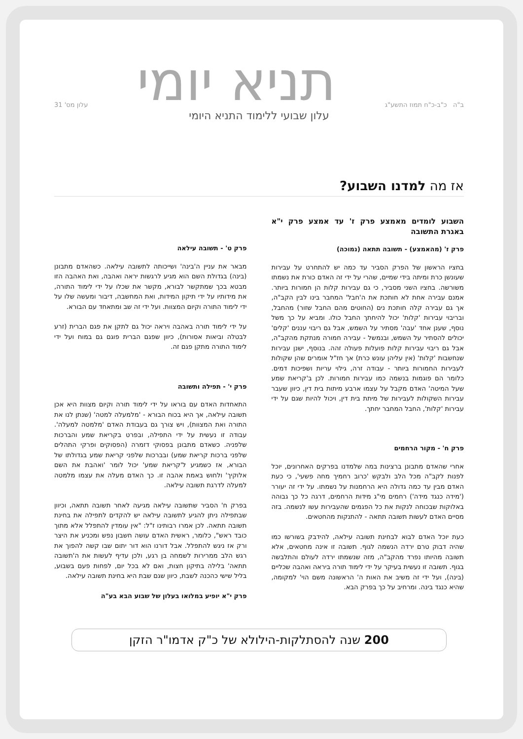ב"ה כ"ב-כ"ח תמוז התשע"ג תניא יומי עלון מס' 31
עלון שבועי ללימוד התניא היומי
אז מה למדנו השבוע?
השבוע לומדים מאמצע פרק ז' עד אמצע פרק י"א באגרת התשובה
פרק ז' (מהאמצע) - תשובה תתאה (נמוכה)
בחציו הראשון של הפרק הסביר עד כמה יש להתחרט על עבירות שעונשן כרת ומיתה בידי שמיים, שהרי על ידי זה האדם כורת את נשמתו משורשה. בחציו השני מסביר, כי גם עבירות קלות הן חמורות ביותר. אמנם עבירה אחת לא חותכת את ה'חבל' המחבר בינו לבין הקב"ה, אך גם עבירה קלה חותכת נים (החוטים מהם החבל שזור) מהחבל, ובריבוי עבירות 'קלות' יכול להיחתך החבל כולו. ומביא על כך משל נוסף, שענן אחד 'עבה' מסתיר על השמש, אבל גם ריבוי עננים 'קלים' יכולים להסתיר על השמש, ובנמשל - עבירה חמורה מנתקת מהקב"ה, אבל גם ריבוי עבירות קלות פועלות פעולה זהה. בנוסף, ישנן עבירות שנחשבות 'קלות' (אין עליהן עונש כרת) אך חז"ל אומרים שהן שקולות לעבירות החמורות ביותר - עבודה זרה, גילוי עריות ושפיכות דמים. כלומר הם פוגמות בנשמה כמו עבירות חמורות. לכן ב'קריאת שמע שעל המיטה' האדם מקבל על עצמו ארבע מיתות בית דין, כיוון שעבר עבירות השקולות לעבירות של מיתת בית דין, ויכול להיות שגם על ידי עבירות 'קלות', החבל המחבר יחתך.
פרק ח' - מקור הרחמים
אחרי שהאדם מתבונן ברצינות במה שלמדנו בפרקים האחרונים, יוכל לפנות לקב"ה מכל הלב ולבקש 'כרוב רחמיך מחה פשעי', כי כעת האדם מבין עד כמה גדולה היא הרחמנות על נשמתו. על ידי זה יעורר ('מידה כנגד מידה') רחמים מי"ג מידות הרחמים, דרגה כל כך גבוהה באלוקות שבכוחה לנקות את כל הפגמים שהעבירות עשו לנשמה. בזה מסיים האדם לעשות תשובה תתאה - להתנקות מהחטאים.
כעת יוכל האדם לבוא לבחינת תשובה עילאה, להידבק בשורשו כמו שהיה דבוק טרם ירדה הנשמה לגוף. תשובה זו אינה מחטאים, אלא תשובה מהיותו נפרד מהקב"ה, מזה שנשמתו ירדה לעולם והתלבשה בגוף. תשובה זו נעשית בעיקר על ידי לימוד תורה ביראה ואהבה שכליים (בינה), ועל ידי זה משיב את האות ה' הראשונה משם הוי' למקומה, שהיא כנגד בינה. ומרחיב על כך בפרק הבא.
פרק ט' - תשובה עילאה
מבאר את עניין ה'בינה' ושייכותה לתשובה עילאה. כשהאדם מתבונן (בינה) בגדולת השם הוא מגיע לרגשות יראה ואהבה, ואת האהבה הזו מבטא בכך שמתקשר לבורא, מקשר את שכלו על ידי לימוד התורה, את מידותיו על ידי תיקון המידות, ואת המחשבה, דיבור ומעשה שלו על ידי לימוד התורה וקיום המצוות. ועל ידי זה שב ומתאחד עם הבורא.
על ידי לימוד תורה באהבה ויראה יכול גם לתקן את פגם הברית (זרע לבטלה וביאות אסורות), כיוון שפגם הברית פוגם גם במוח ועל ידי לימוד התורה מתקן פגם זה.
פרק י' - תפילה ותשובה
התאחדות האדם עם בוראו על ידי לימוד תורה וקיום מצוות היא אכן תשובה עילאה, אך היא בכוח הבורא - 'מלמעלה למטה' (שנתן לנו את התורה ואת המצוות), ויש צורך גם בעבודת האדם 'מלמטה למעלה'. עבודה זו נעשית על ידי התפילה, ובפרט בקריאת שמע והברכות שלפניה. כשאדם מתבונן בפסוקי דזמרה (הפסוקים ופרקי התהלים שלפני ברכות קריאת שמע) ובברכות שלפני קריאת שמע בגדולתו של הבורא, אז כשמגיע ל'קריאת שמע' יכול לומר 'ואהבת את השם אלוקיך' ולחוש באמת אהבה זו. כך האדם מעלה את עצמו מלמטה למעלה לדרגת תשובה עילאה.
בפרק ח' הסביר שתשובה עילאה מגיעה לאחר תשובה תתאה, וכיוון שבתפילה ניתן להגיע לתשובה עילאה יש להקדים לתפילה את בחינת תשובה תתאה. לכן אמרו רבותינו ז"ל: "אין עומדין להתפלל אלא מתוך כובד ראש", כלומר, ראשית האדם עושה חשבון נפש ומכניע את היצר ורק אז ניגש להתפלל. אבל דורנו הוא דור יתום שבו קשה להפוך את רגש הלב ממרירות לשמחה בן רגע, ולכן עדיף לעשות את ה'תשובה תתאה' בלילה בתיקון חצות, ואם לא בכל יום, לפחות פעם בשבוע, בליל שישי כהכנה לשבת, כיוון שגם שבת היא בחינת תשובה עילאה.
פרק י"א יופיע במלואו בעלון של שבוע הבא בע"ה
200 שנה להסתלקות-הילולא של כ"ק אדמו"ר הזקן